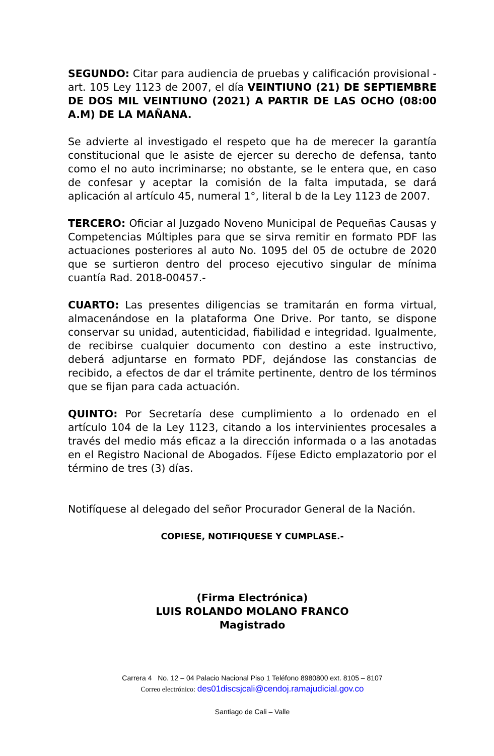SEGUNDO: Citar para audiencia de pruebas y calificación provisional - art. 105 Ley 1123 de 2007, el día VEINTIUNO (21) DE SEPTIEMBRE DE DOS MIL VEINTIUNO (2021) A PARTIR DE LAS OCHO (08:00 A.M) DE LA MAÑANA.
Se advierte al investigado el respeto que ha de merecer la garantía constitucional que le asiste de ejercer su derecho de defensa, tanto como el no auto incriminarse; no obstante, se le entera que, en caso de confesar y aceptar la comisión de la falta imputada, se dará aplicación al artículo 45, numeral 1°, literal b de la Ley 1123 de 2007.
TERCERO: Oficiar al Juzgado Noveno Municipal de Pequeñas Causas y Competencias Múltiples para que se sirva remitir en formato PDF las actuaciones posteriores al auto No. 1095 del 05 de octubre de 2020 que se surtieron dentro del proceso ejecutivo singular de mínima cuantía Rad. 2018-00457.-
CUARTO: Las presentes diligencias se tramitarán en forma virtual, almacenándose en la plataforma One Drive. Por tanto, se dispone conservar su unidad, autenticidad, fiabilidad e integridad. Igualmente, de recibirse cualquier documento con destino a este instructivo, deberá adjuntarse en formato PDF, dejándose las constancias de recibido, a efectos de dar el trámite pertinente, dentro de los términos que se fijan para cada actuación.
QUINTO: Por Secretaría dese cumplimiento a lo ordenado en el artículo 104 de la Ley 1123, citando a los intervinientes procesales a través del medio más eficaz a la dirección informada o a las anotadas en el Registro Nacional de Abogados. Fíjese Edicto emplazatorio por el término de tres (3) días.
Notifíquese al delegado del señor Procurador General de la Nación.
COPIESE, NOTIFIQUESE Y CUMPLASE.-
(Firma Electrónica)
LUIS ROLANDO MOLANO FRANCO
Magistrado
Carrera 4 No. 12 – 04 Palacio Nacional Piso 1 Teléfono 8980800 ext. 8105 – 8107
Correo electrónico: des01discsjcali@cendoj.ramajudicial.gov.co
Santiago de Cali – Valle